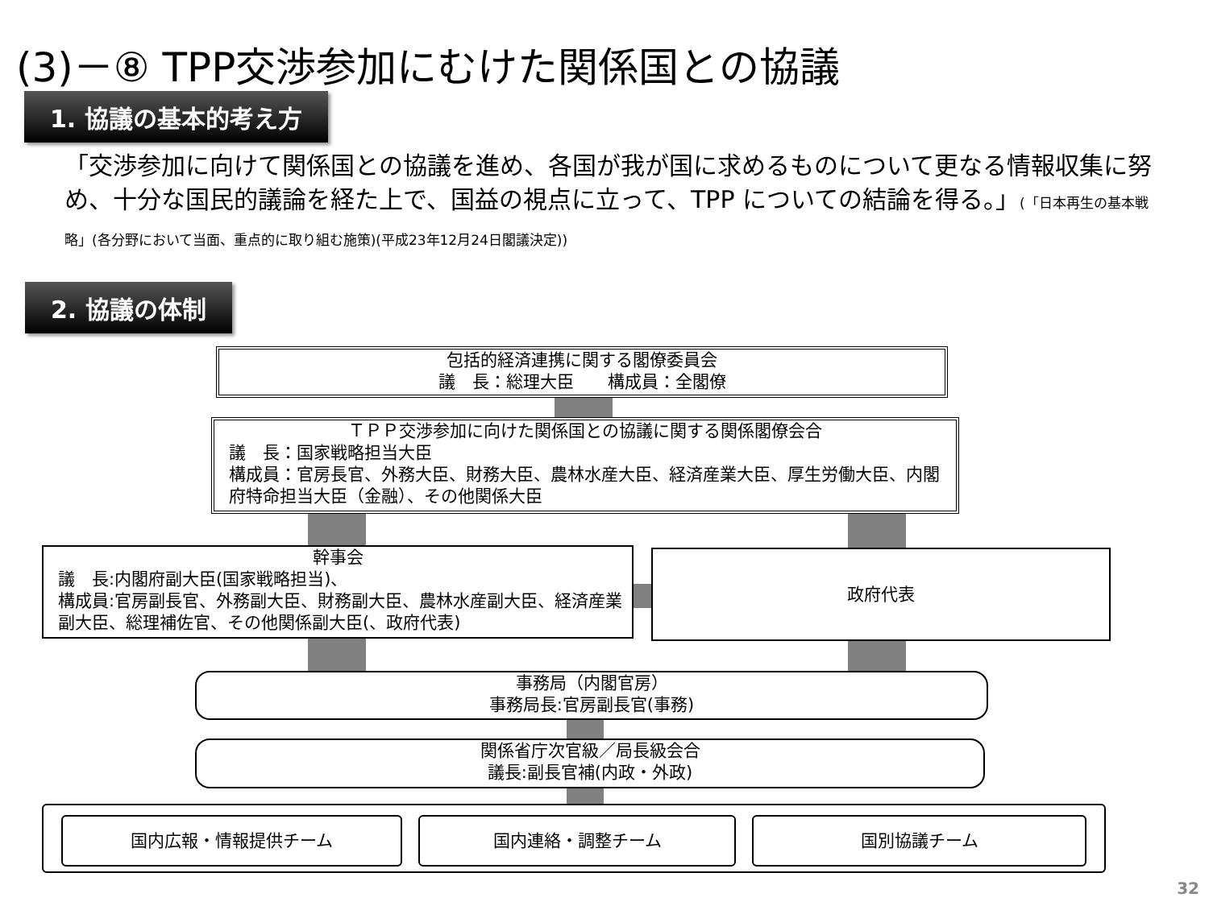(3)－⑧ TPP交渉参加にむけた関係国との協議
1. 協議の基本的考え方
「交渉参加に向けて関係国との協議を進め、各国が我が国に求めるものについて更なる情報収集に努め、十分な国民的議論を経た上で、国益の視点に立って、TPP についての結論を得る。」(「日本再生の基本戦略」(各分野において当面、重点的に取り組む施策)(平成23年12月24日閣議決定))
2. 協議の体制
包括的経済連携に関する閣僚委員会
議　長：総理大臣　　構成員：全閣僚
ＴＰＰ交渉参加に向けた関係国との協議に関する関係閣僚会合
議　長：国家戦略担当大臣
構成員：官房長官、外務大臣、財務大臣、農林水産大臣、経済産業大臣、厚生労働大臣、内閣府特命担当大臣（金融）、その他関係大臣
幹事会
議　長:内閣府副大臣(国家戦略担当)、
構成員:官房副長官、外務副大臣、財務副大臣、農林水産副大臣、経済産業副大臣、総理補佐官、その他関係副大臣(、政府代表)
政府代表
事務局（内閣官房）
事務局長:官房副長官(事務)
関係省庁次官級／局長級会合
議長:副長官補(内政・外政)
国内広報・情報提供チーム 国内連絡・調整チーム 国別協議チーム
32